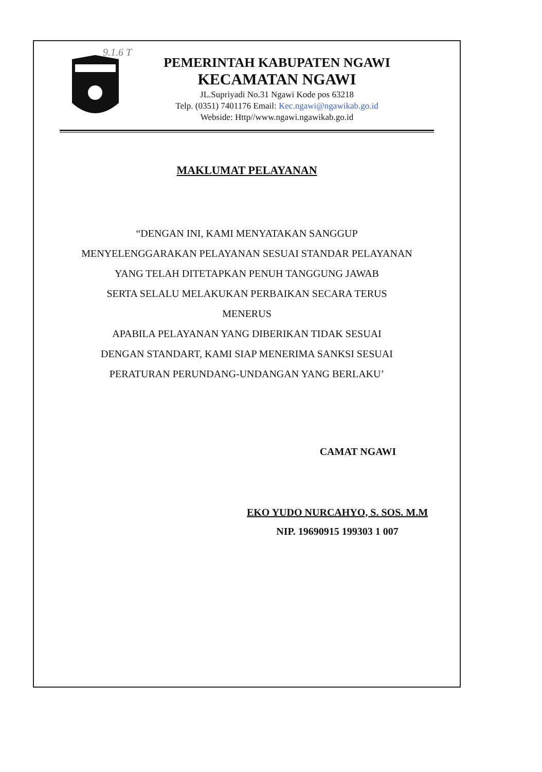9.1.6 T
PEMERINTAH KABUPATEN NGAWI
KECAMATAN NGAWI
JL.Supriyadi No.31 Ngawi Kode pos 63218
Telp. (0351) 7401176 Email: Kec.ngawi@ngawikab.go.id
Webside: Http//www.ngawi.ngawikab.go.id
MAKLUMAT PELAYANAN
“DENGAN INI, KAMI MENYATAKAN SANGGUP
MENYELENGGARAKAN PELAYANAN SESUAI STANDAR PELAYANAN
YANG TELAH DITETAPKAN PENUH TANGGUNG JAWAB
SERTA SELALU MELAKUKAN PERBAIKAN SECARA TERUS
MENERUS
APABILA PELAYANAN YANG DIBERIKAN TIDAK SESUAI
DENGAN STANDART, KAMI SIAP MENERIMA SANKSI SESUAI
PERATURAN PERUNDANG-UNDANGAN YANG BERLAKU’
CAMAT NGAWI
EKO YUDO NURCAHYO, S. SOS. M.M
NIP. 19690915 199303 1 007